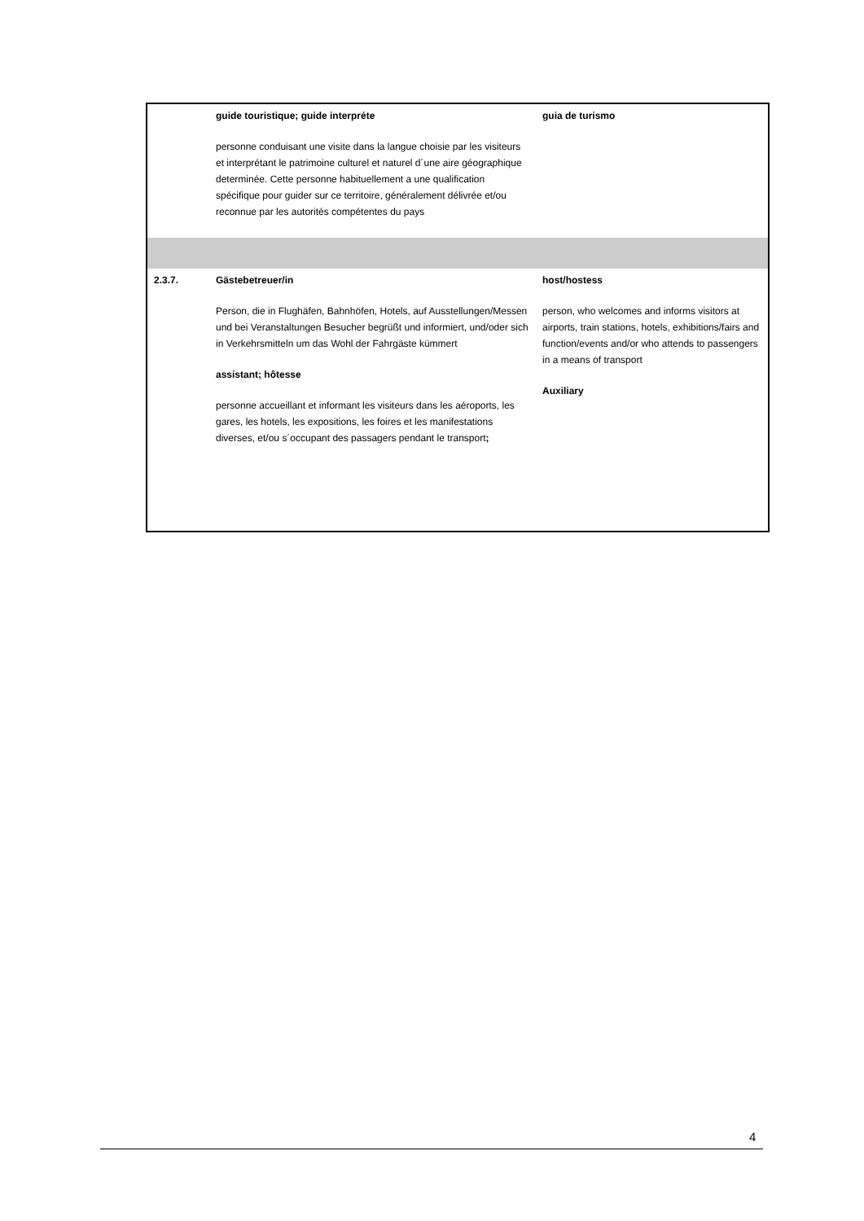| | guide touristique; guide interpréte personne conduisant une visite dans la langue choisie par les visiteurs et interprétant le patrimoine culturel et naturel d´une aire géographique determinée. Cette personne habituellement a une qualification spécifique pour guider sur ce territoire, généralement délivrée et/ou reconnue par les autorités compétentes du pays | guia de turismo |
| 2.3.7. | Gästebetreuer/in Person, die in Flughäfen, Bahnhöfen, Hotels, auf Ausstellungen/Messen und bei Veranstaltungen Besucher begrüßt und informiert, und/oder sich in Verkehrsmitteln um das Wohl der Fahrgäste kümmert assistant; hôtesse personne accueillant et informant les visiteurs dans les aéroports, les gares, les hotels, les expositions, les foires et les manifestations diverses, et/ou s´occupant des passagers pendant le transport ; | host/hostess person, who welcomes and informs visitors at airports, train stations, hotels, exhibitions/fairs and function/events and/or who attends to passengers in a means of transport Auxiliary |
4